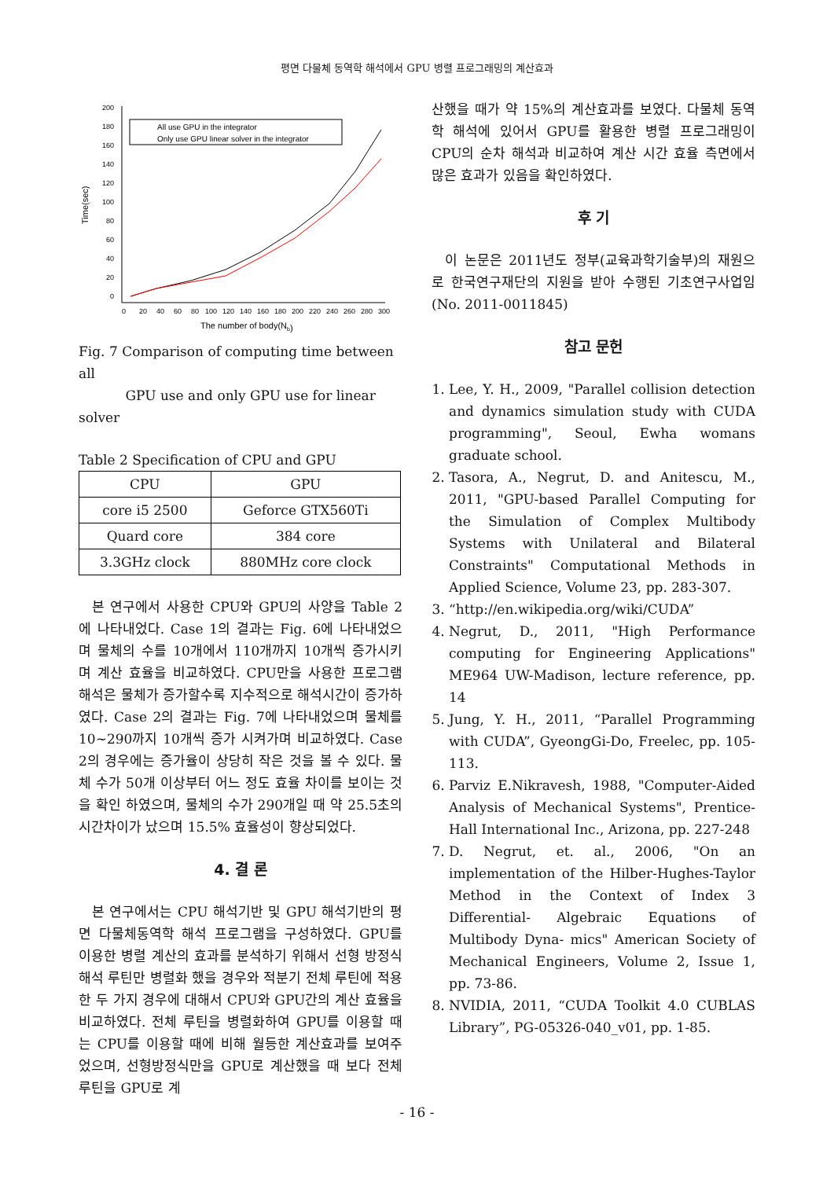평면 다물체 동역학 해석에서 GPU 병렬 프로그래밍의 계산효과
200
180
160
140
120
100
80
60
40
20
0
0
20
40
60
80
100
120
140
160
180
200
220
240
260
280
300
Time(sec)
The number of body(Nb)
All use GPU in the integrator
Only use GPU linear solver in the integrator
Fig. 7 Comparison of computing time between all
GPU use and only GPU use for linear solver
Table 2 Specification of CPU and GPU
| CPU | GPU |
| core i5 2500 | Geforce GTX560Ti |
| Quard core | 384 core |
| 3.3GHz clock | 880MHz core clock |
본 연구에서 사용한 CPU와 GPU의 사양을 Table 2에 나타내었다. Case 1의 결과는 Fig. 6에 나타내었으며 물체의 수를 10개에서 110개까지 10개씩 증가시키며 계산 효율을 비교하였다. CPU만을 사용한 프로그램 해석은 물체가 증가할수록 지수적으로 해석시간이 증가하였다. Case 2의 결과는 Fig. 7에 나타내었으며 물체를 10~290까지 10개씩 증가 시켜가며 비교하였다. Case 2의 경우에는 증가율이 상당히 작은 것을 볼 수 있다. 물체 수가 50개 이상부터 어느 정도 효율 차이를 보이는 것을 확인 하였으며, 물체의 수가 290개일 때 약 25.5초의 시간차이가 났으며 15.5% 효율성이 향상되었다.
4. 결 론
본 연구에서는 CPU 해석기반 및 GPU 해석기반의 평면 다물체동역학 해석 프로그램을 구성하였다. GPU를 이용한 병렬 계산의 효과를 분석하기 위해서 선형 방정식 해석 루틴만 병렬화 했을 경우와 적분기 전체 루틴에 적용한 두 가지 경우에 대해서 CPU와 GPU간의 계산 효율을 비교하였다. 전체 루틴을 병렬화하여 GPU를 이용할 때는 CPU를 이용할 때에 비해 월등한 계산효과를 보여주었으며, 선형방정식만을 GPU로 계산했을 때 보다 전체 루틴을 GPU로 계
산했을 때가 약 15%의 계산효과를 보였다. 다물체 동역학 해석에 있어서 GPU를 활용한 병렬 프로그래밍이 CPU의 순차 해석과 비교하여 계산 시간 효율 측면에서 많은 효과가 있음을 확인하였다.
후 기
이 논문은 2011년도 정부(교육과학기술부)의 재원으로 한국연구재단의 지원을 받아 수행된 기초연구사업임(No. 2011-0011845)
참고 문헌
1. Lee, Y. H., 2009, "Parallel collision detection and dynamics simulation study with CUDA programming", Seoul, Ewha womans graduate school.
2. Tasora, A., Negrut, D. and Anitescu, M., 2011, "GPU-based Parallel Computing for the Simulation of Complex Multibody Systems with Unilateral and Bilateral Constraints" Computational Methods in Applied Science, Volume 23, pp. 283-307.
3. “http://en.wikipedia.org/wiki/CUDA”
4. Negrut, D., 2011, "High Performance computing for Engineering Applications" ME964 UW-Madison, lecture reference, pp. 14
5. Jung, Y. H., 2011, “Parallel Programming with CUDA”, GyeongGi-Do, Freelec, pp. 105-113.
6. Parviz E.Nikravesh, 1988, "Computer-Aided Analysis of Mechanical Systems", Prentice-Hall International Inc., Arizona, pp. 227-248
7. D. Negrut, et. al., 2006, "On an implementation of the Hilber-Hughes-Taylor Method in the Context of Index 3 Differential- Algebraic Equations of Multibody Dyna- mics" American Society of Mechanical Engineers, Volume 2, Issue 1, pp. 73-86.
8. NVIDIA, 2011, “CUDA Toolkit 4.0 CUBLAS Library”, PG-05326-040_v01, pp. 1-85.
- 16 -